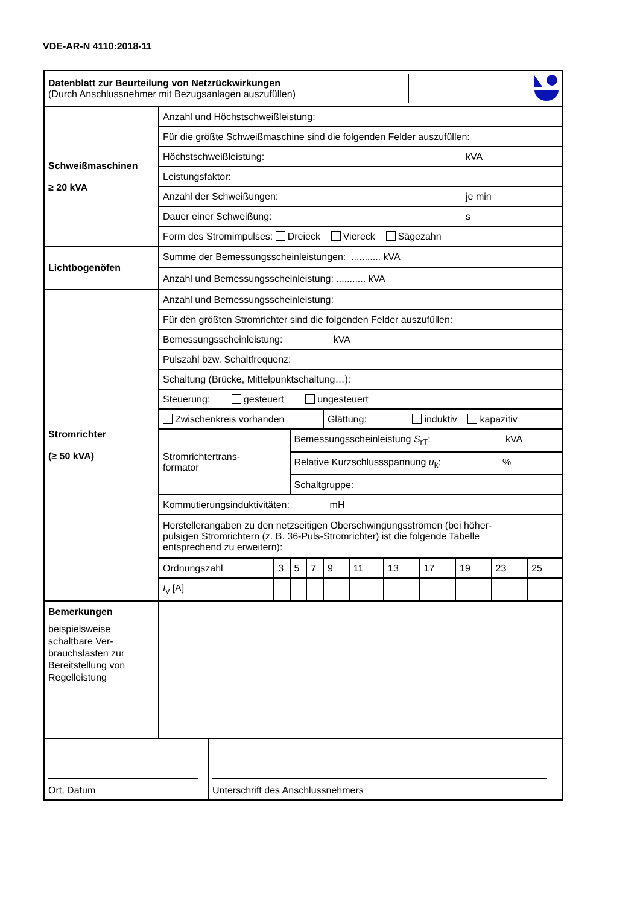VDE-AR-N 4110:2018-11
| / Datenblatt zur Beurteilung von Netzrückwirkungen (Durch Anschlussnehmer mit Bezugsanlagen auszufüllen) / / | |
| Schweißmaschinen ≥ 20 kVA | / Anzahl und Höchstschweißleistung: / / / Für die größte Schweißmaschine sind die folgenden Felder auszufüllen: / / / Höchstschweißleistung: / kVA / / Leistungsfaktor: / / / Anzahl der Schweißungen: / je min / / Dauer einer Schweißung: / s / / Form des Stromimpulses: Dreieck Viereck Sägezahn / / |
| Lichtbogenöfen | / Summe der Bemessungsscheinleistungen: ........... kVA / / Anzahl und Bemessungsscheinleistung: ........... kVA / |
| Stromrichter (≥ 50 kVA) | / Anzahl und Bemessungsscheinleistung: / / / / / / / / / / / / Für den größten Stromrichter sind die folgenden Felder auszufüllen: / / / / / / / / / / / / Bemessungsscheinleistung: kVA / / / / / / / / / / / / Pulszahl bzw. Schaltfrequenz: / / / / / / / / / / / / Schaltung (Brücke, Mittelpunktschaltung…): / / / / / / / / / / / / Steuerung: gesteuert ungesteuert / / / / / / / / / / / / Zwischenkreis vorhanden / / / / Glättung: induktiv kapazitiv / / / / / / / / Stromrichtertrans- formator / / Bemessungsscheinleistung S<sub>rT</sub>: kVA / / / / / / / / / / / / Relative Kurzschlussspannung u<sub>k</sub>: % / / / / / / / / / / / / Schaltgruppe: / / / / / / / / / / Kommutierungsinduktivitäten: mH / / / / / / / / / / / / Herstellerangaben zu den netzseitigen Oberschwingungsströmen (bei höher- pulsigen Stromrichtern (z. B. 36-Puls-Stromrichter) ist die folgende Tabelle entsprechend zu erweitern): / / / / / / / / / / / / Ordnungszahl / 3 / 5 / 7 / 9 / 11 / 13 / 17 / 19 / 23 / 25 / / I<sub>v</sub> [A] / / / / / / / / / / / |
| Bemerkungen beispielsweise schaltbare Ver- brauchslasten zur Bereitstellung von Regelleistung | |
| / Ort, Datum / Unterschrift des Anschlussnehmers / | |